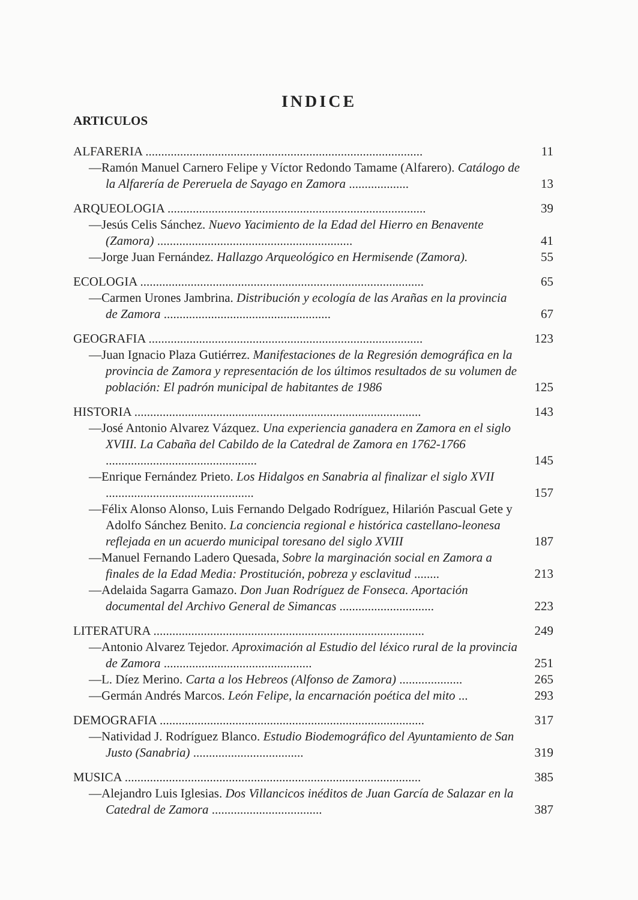INDICE
ARTICULOS
ALFARERIA ........................................................................................
11
—Ramón Manuel Carnero Felipe y Víctor Redondo Tamame (Alfarero). Catálogo de la Alfarería de Pereruela de Sayago en Zamora ...................
13
ARQUEOLOGIA ..................................................................................
39
—Jesús Celis Sánchez. Nuevo Yacimiento de la Edad del Hierro en Benavente (Zamora) ..............................................................
41
—Jorge Juan Fernández. Hallazgo Arqueológico en Hermisende (Zamora).
55
ECOLOGIA ..........................................................................................
65
—Carmen Urones Jambrina. Distribución y ecología de las Arañas en la provincia de Zamora .....................................................
67
GEOGRAFIA .......................................................................................
123
—Juan Ignacio Plaza Gutiérrez. Manifestaciones de la Regresión demográfica en la provincia de Zamora y representación de los últimos resultados de su volumen de población: El padrón municipal de habitantes de 1986
125
HISTORIA ...........................................................................................
143
—José Antonio Alvarez Vázquez. Una experiencia ganadera en Zamora en el siglo XVIII. La Cabaña del Cabildo de la Catedral de Zamora en 1762-1766 ................................................
145
—Enrique Fernández Prieto. Los Hidalgos en Sanabria al finalizar el siglo XVII ...............................................
157
—Félix Alonso Alonso, Luis Fernando Delgado Rodríguez, Hilarión Pascual Gete y Adolfo Sánchez Benito. La conciencia regional e histórica castellano-leonesa reflejada en un acuerdo municipal toresano del siglo XVIII
187
—Manuel Fernando Ladero Quesada, Sobre la marginación social en Zamora a finales de la Edad Media: Prostitución, pobreza y esclavitud ........
213
—Adelaida Sagarra Gamazo. Don Juan Rodríguez de Fonseca. Aportación documental del Archivo General de Simancas ..............................
223
LITERATURA ......................................................................................
249
—Antonio Alvarez Tejedor. Aproximación al Estudio del léxico rural de la provincia de Zamora ...............................................
251
—L. Díez Merino. Carta a los Hebreos (Alfonso de Zamora) ....................
265
—Germán Andrés Marcos. León Felipe, la encarnación poética del mito ...
293
DEMOGRAFIA ....................................................................................
317
—Natividad J. Rodríguez Blanco. Estudio Biodemográfico del Ayuntamiento de San Justo (Sanabria) ...................................
319
MUSICA ..............................................................................................
385
—Alejandro Luis Iglesias. Dos Villancicos inéditos de Juan García de Salazar en la Catedral de Zamora ...................................
387